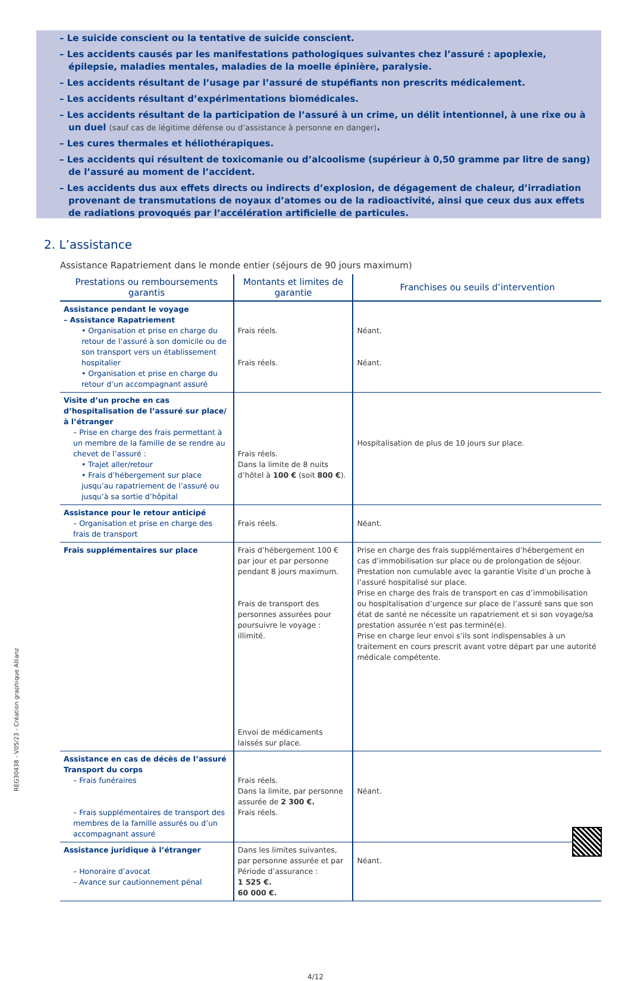– Le suicide conscient ou la tentative de suicide conscient.
– Les accidents causés par les manifestations pathologiques suivantes chez l’assuré : apoplexie, épilepsie, maladies mentales, maladies de la moelle épinière, paralysie.
– Les accidents résultant de l’usage par l’assuré de stupéfiants non prescrits médicalement.
– Les accidents résultant d’expérimentations biomédicales.
– Les accidents résultant de la participation de l’assuré à un crime, un délit intentionnel, à une rixe ou à un duel (sauf cas de légitime défense ou d’assistance à personne en danger).
– Les cures thermales et héliothérapiques.
– Les accidents qui résultent de toxicomanie ou d’alcoolisme (supérieur à 0,50 gramme par litre de sang) de l’assuré au moment de l’accident.
– Les accidents dus aux effets directs ou indirects d’explosion, de dégagement de chaleur, d’irradiation provenant de transmutations de noyaux d’atomes ou de la radioactivité, ainsi que ceux dus aux effets de radiations provoqués par l’accélération artificielle de particules.
2. L’assistance
Assistance Rapatriement dans le monde entier (séjours de 90 jours maximum)
| Prestations ou remboursements garantis | Montants et limites de garantie | Franchises ou seuils d’intervention |
| --- | --- | --- |
| Assistance pendant le voyage – Assistance Rapatriement • Organisation et prise en charge du retour de l’assuré à son domicile ou de son transport vers un établissement hospitalier • Organisation et prise en charge du retour d’un accompagnant assuré | Frais réels. Frais réels. | Néant. Néant. |
| Visite d’un proche en cas d’hospitalisation de l’assuré sur place/à l’étranger – Prise en charge des frais permettant à un membre de la famille de se rendre au chevet de l’assuré : • Trajet aller/retour • Frais d’hébergement sur place jusqu’au rapatriement de l’assuré ou jusqu’à sa sortie d’hôpital | Frais réels. Dans la limite de 8 nuits d’hôtel à 100 € (soit 800 € ). | Hospitalisation de plus de 10 jours sur place. |
| Assistance pour le retour anticipé – Organisation et prise en charge des frais de transport | Frais réels. | Néant. |
| Frais supplémentaires sur place | Frais d’hébergement 100 € par jour et par personne pendant 8 jours maximum. Frais de transport des personnes assurées pour poursuivre le voyage : illimité. Envoi de médicaments laissés sur place. | Prise en charge des frais supplémentaires d’hébergement en cas d’immobilisation sur place ou de prolongation de séjour. Prestation non cumulable avec la garantie Visite d’un proche à l’assuré hospitalisé sur place. Prise en charge des frais de transport en cas d’immobilisation ou hospitalisation d’urgence sur place de l’assuré sans que son état de santé ne nécessite un rapatriement et si son voyage/sa prestation assurée n’est pas terminé(e). Prise en charge leur envoi s’ils sont indispensables à un traitement en cours prescrit avant votre départ par une autorité médicale compétente. |
| Assistance en cas de décès de l’assuré Transport du corps – Frais funéraires – Frais supplémentaires de transport des membres de la famille assurés ou d’un accompagnant assuré | Frais réels. Dans la limite, par personne assurée de 2 300 €. Frais réels. | Néant. |
| Assistance juridique à l’étranger – Honoraire d’avocat – Avance sur cautionnement pénal | Dans les limites suivantes, par personne assurée et par Période d’assurance : 1 525 €. 60 000 €. | Néant. |
REG30438 - V05/23 - Création graphique Allianz
4/12